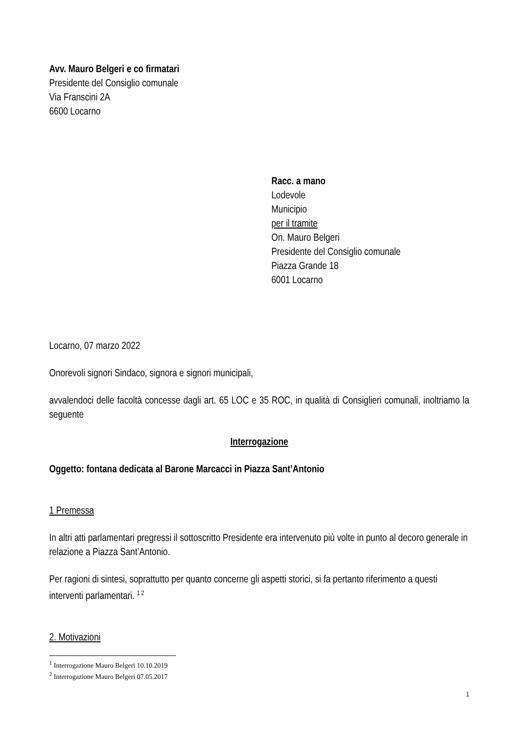Avv. Mauro Belgeri e co firmatari
Presidente del Consiglio comunale
Via Franscini 2A
6600 Locarno
Racc. a mano
Lodevole
Municipio
per il tramite
On. Mauro Belgeri
Presidente del Consiglio comunale
Piazza Grande 18
6001 Locarno
Locarno, 07 marzo 2022
Onorevoli signori Sindaco, signora e signori municipali,
avvalendoci delle facoltà concesse dagli art. 65 LOC e 35 ROC, in qualità di Consiglieri comunali, inoltriamo la seguente
Interrogazione
Oggetto: fontana dedicata al Barone Marcacci in Piazza Sant’Antonio
1 Premessa
In altri atti parlamentari pregressi il sottoscritto Presidente era intervenuto più volte in punto al decoro generale in relazione a Piazza Sant’Antonio.
Per ragioni di sintesi, soprattutto per quanto concerne gli aspetti storici, si fa pertanto riferimento a questi interventi parlamentari. <sup>1 2</sup>
2. Motivazioni
<sup>1</sup> Interrogazione Mauro Belgeri 10.10.2019
<sup>2</sup> Interrogazione Mauro Belgeri 07.05.2017
1